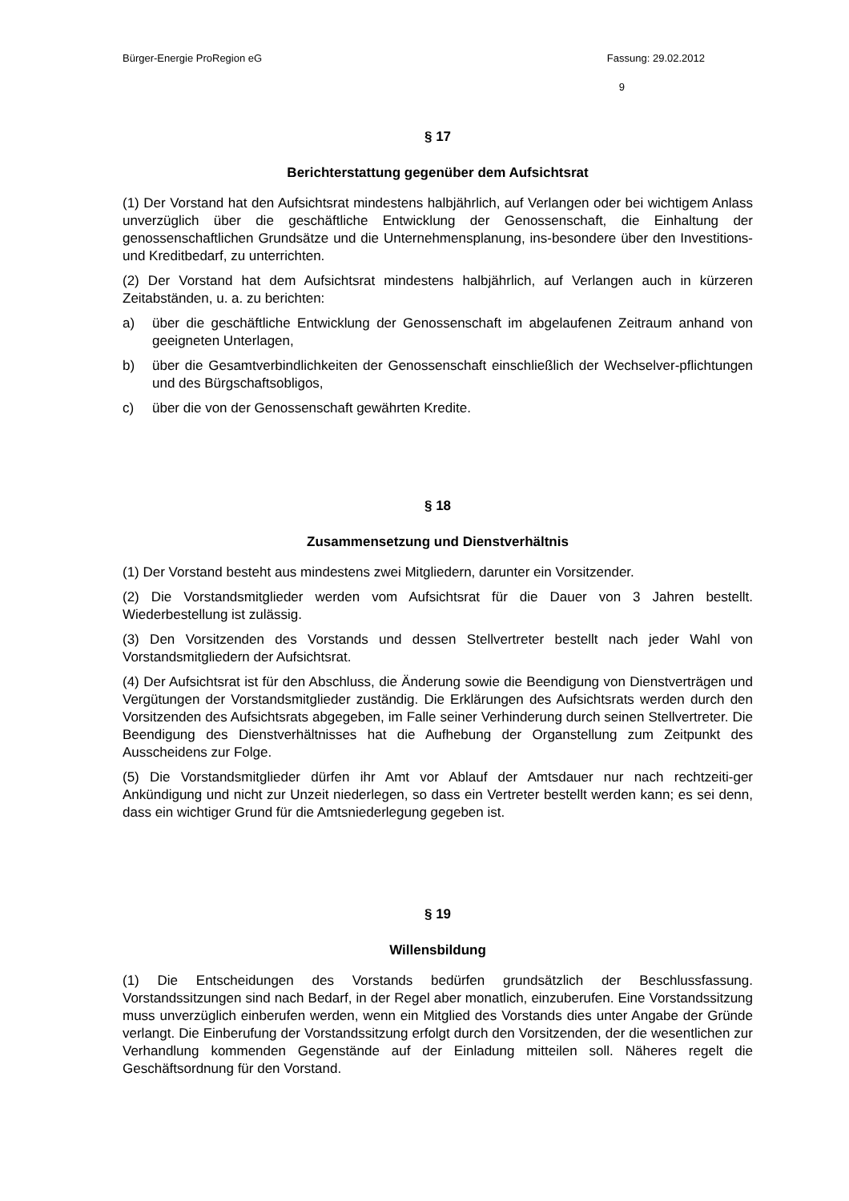Bürger-Energie ProRegion eG Fassung: 29.02.2012
9
§ 17
Berichterstattung gegenüber dem Aufsichtsrat
(1) Der Vorstand hat den Aufsichtsrat mindestens halbjährlich, auf Verlangen oder bei wichtigem Anlass unverzüglich über die geschäftliche Entwicklung der Genossenschaft, die Einhaltung der genossenschaftlichen Grundsätze und die Unternehmensplanung, ins-besondere über den Investitions- und Kreditbedarf, zu unterrichten.
(2) Der Vorstand hat dem Aufsichtsrat mindestens halbjährlich, auf Verlangen auch in kürzeren Zeitabständen, u. a. zu berichten:
a) über die geschäftliche Entwicklung der Genossenschaft im abgelaufenen Zeitraum anhand von geeigneten Unterlagen,
b) über die Gesamtverbindlichkeiten der Genossenschaft einschließlich der Wechselver-pflichtungen und des Bürgschaftsobligos,
c) über die von der Genossenschaft gewährten Kredite.
§ 18
Zusammensetzung und Dienstverhältnis
(1) Der Vorstand besteht aus mindestens zwei Mitgliedern, darunter ein Vorsitzender.
(2) Die Vorstandsmitglieder werden vom Aufsichtsrat für die Dauer von 3 Jahren bestellt. Wiederbestellung ist zulässig.
(3) Den Vorsitzenden des Vorstands und dessen Stellvertreter bestellt nach jeder Wahl von Vorstandsmitgliedern der Aufsichtsrat.
(4) Der Aufsichtsrat ist für den Abschluss, die Änderung sowie die Beendigung von Dienstverträgen und Vergütungen der Vorstandsmitglieder zuständig. Die Erklärungen des Aufsichtsrats werden durch den Vorsitzenden des Aufsichtsrats abgegeben, im Falle seiner Verhinderung durch seinen Stellvertreter. Die Beendigung des Dienstverhältnisses hat die Aufhebung der Organstellung zum Zeitpunkt des Ausscheidens zur Folge.
(5) Die Vorstandsmitglieder dürfen ihr Amt vor Ablauf der Amtsdauer nur nach rechtzeiti-ger Ankündigung und nicht zur Unzeit niederlegen, so dass ein Vertreter bestellt werden kann; es sei denn, dass ein wichtiger Grund für die Amtsniederlegung gegeben ist.
§ 19
Willensbildung
(1) Die Entscheidungen des Vorstands bedürfen grundsätzlich der Beschlussfassung. Vorstandssitzungen sind nach Bedarf, in der Regel aber monatlich, einzuberufen. Eine Vorstandssitzung muss unverzüglich einberufen werden, wenn ein Mitglied des Vorstands dies unter Angabe der Gründe verlangt. Die Einberufung der Vorstandssitzung erfolgt durch den Vorsitzenden, der die wesentlichen zur Verhandlung kommenden Gegenstände auf der Einladung mitteilen soll. Näheres regelt die Geschäftsordnung für den Vorstand.